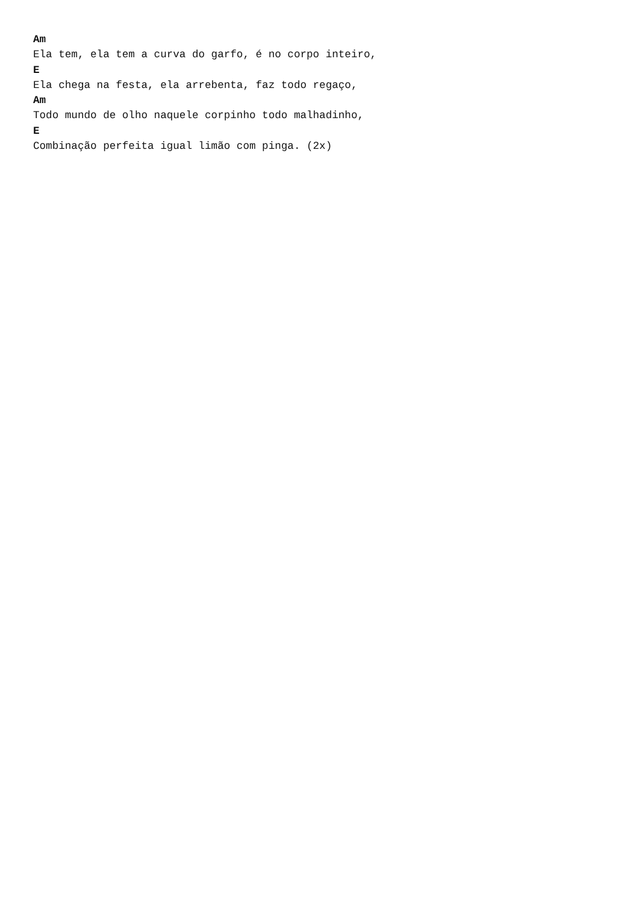Am
Ela tem, ela tem a curva do garfo, é no corpo inteiro,
E
Ela chega na festa, ela arrebenta, faz todo regaço,
Am
Todo mundo de olho naquele corpinho todo malhadinho,
E
Combinação perfeita igual limão com pinga. (2x)